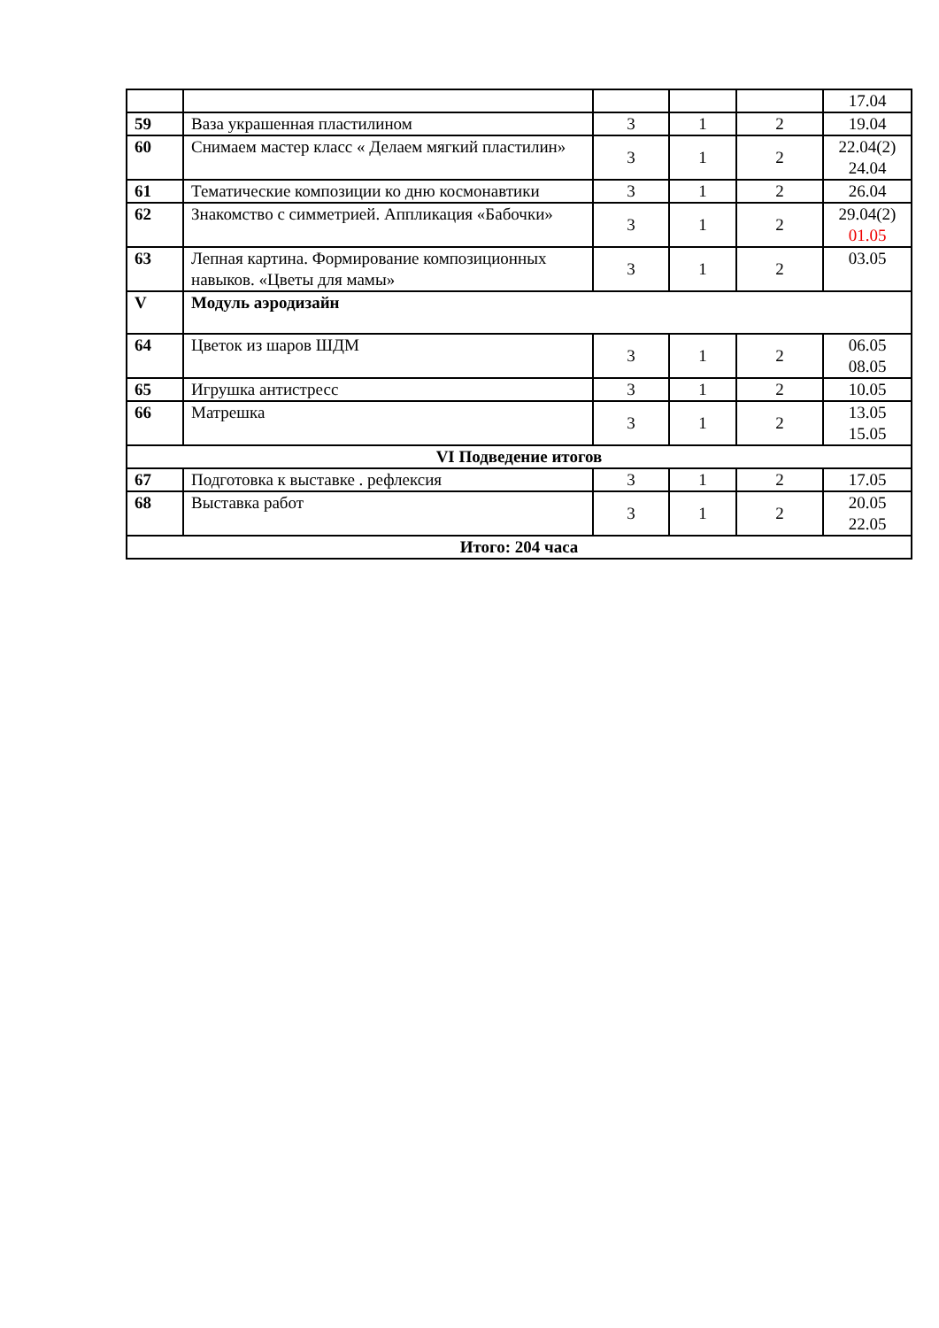| | | | | | 17.04 |
| 59 | Ваза украшенная пластилином | 3 | 1 | 2 | 19.04 |
| 60 | Снимаем мастер класс « Делаем мягкий пластилин» | 3 | 1 | 2 | 22.04(2) 24.04 |
| 61 | Тематические композиции ко дню космонавтики | 3 | 1 | 2 | 26.04 |
| 62 | Знакомство с симметрией. Аппликация «Бабочки» | 3 | 1 | 2 | 29.04(2) 01.05 |
| 63 | Лепная картина. Формирование композиционных навыков. «Цветы для мамы» | 3 | 1 | 2 | 03.05 |
| V | Модуль аэродизайн | | | | |
| 64 | Цветок из шаров ШДМ | 3 | 1 | 2 | 06.05 08.05 |
| 65 | Игрушка антистресс | 3 | 1 | 2 | 10.05 |
| 66 | Матрешка | 3 | 1 | 2 | 13.05 15.05 |
| VI Подведение итогов | | | | | |
| 67 | Подготовка к выставке . рефлексия | 3 | 1 | 2 | 17.05 |
| 68 | Выставка работ | 3 | 1 | 2 | 20.05 22.05 |
| Итого: 204 часа | | | | | |